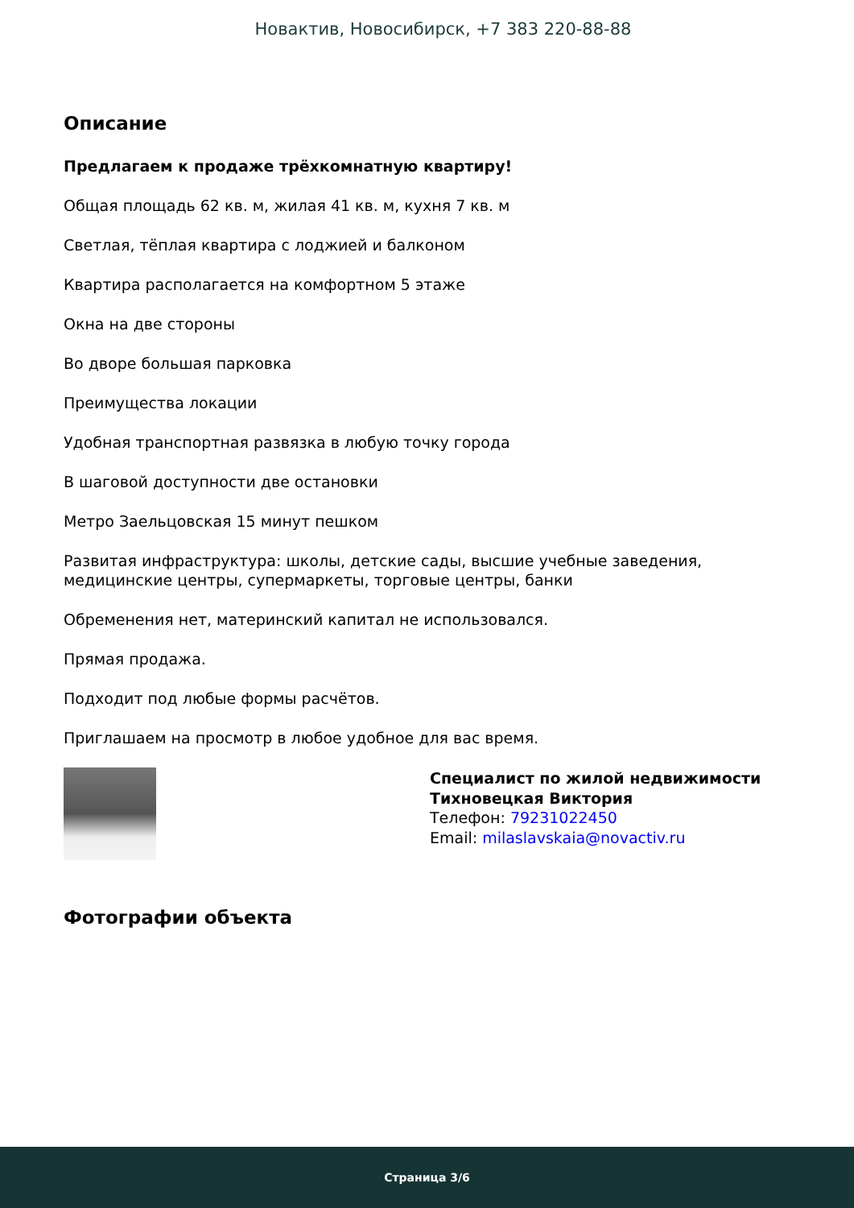Новактив, Новосибирск, +7 383 220-88-88
Описание
Предлагаем к продаже трёхкомнатную квартиру!
Общая площадь 62 кв. м, жилая 41 кв. м, кухня 7 кв. м
Светлая, тёплая квартира с лоджией и балконом
Квартира располагается на комфортном 5 этаже
Окна на две стороны
Во дворе большая парковка
Преимущества локации
Удобная транспортная развязка в любую точку города
В шаговой доступности две остановки
Метро Заельцовская 15 минут пешком
Развитая инфраструктура: школы, детские сады, высшие учебные заведения, медицинские центры, супермаркеты, торговые центры, банки
Обременения нет, материнский капитал не использовался.
Прямая продажа.
Подходит под любые формы расчётов.
Приглашаем на просмотр в любое удобное для вас время.
Специалист по жилой недвижимости
Тихновецкая Виктория
Телефон: 79231022450
Email: milaslavskaia@novactiv.ru
Фотографии объекта
Страница 3/6